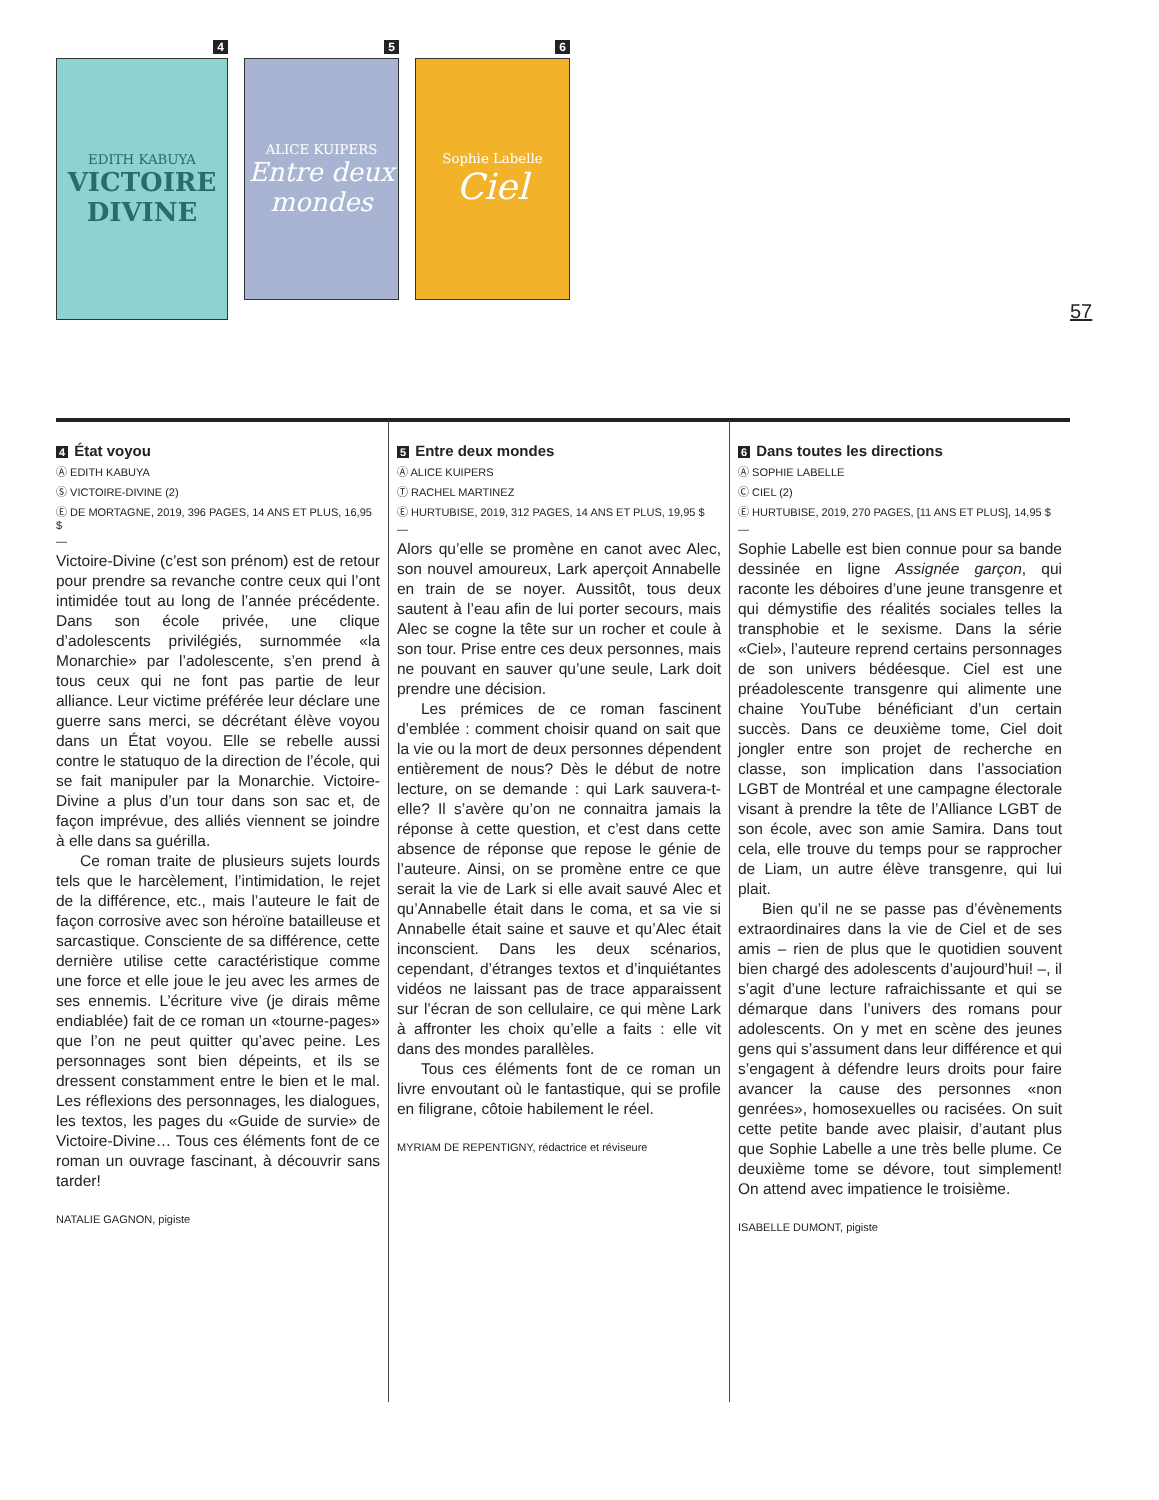4
EDITH KABUYA
VICTOIRE DIVINE
5
ALICE KUIPERS
Entre deux mondes
6
Sophie Labelle
Ciel
57
4 État voyou
Ⓐ EDITH KABUYA
Ⓢ VICTOIRE-DIVINE (2)
Ⓔ DE MORTAGNE, 2019, 396 PAGES, 14 ANS ET PLUS, 16,95 $
—
Victoire-Divine (c’est son prénom) est de retour pour prendre sa revanche contre ceux qui l’ont intimidée tout au long de l’année précédente. Dans son école privée, une clique d’adolescents privilégiés, surnommée «la Monarchie» par l’adolescente, s’en prend à tous ceux qui ne font pas partie de leur alliance. Leur victime préférée leur déclare une guerre sans merci, se décrétant élève voyou dans un État voyou. Elle se rebelle aussi contre le statuquo de la direction de l’école, qui se fait manipuler par la Monarchie. Victoire-Divine a plus d’un tour dans son sac et, de façon imprévue, des alliés viennent se joindre à elle dans sa guérilla.
Ce roman traite de plusieurs sujets lourds tels que le harcèlement, l’intimidation, le rejet de la différence, etc., mais l’auteure le fait de façon corrosive avec son héroïne batailleuse et sarcastique. Consciente de sa différence, cette dernière utilise cette caractéristique comme une force et elle joue le jeu avec les armes de ses ennemis. L’écriture vive (je dirais même endiablée) fait de ce roman un «tourne-pages» que l’on ne peut quitter qu’avec peine. Les personnages sont bien dépeints, et ils se dressent constamment entre le bien et le mal. Les réflexions des personnages, les dialogues, les textos, les pages du «Guide de survie» de Victoire-Divine… Tous ces éléments font de ce roman un ouvrage fascinant, à découvrir sans tarder!
NATALIE GAGNON, pigiste
5 Entre deux mondes
Ⓐ ALICE KUIPERS
Ⓣ RACHEL MARTINEZ
Ⓔ HURTUBISE, 2019, 312 PAGES, 14 ANS ET PLUS, 19,95 $
—
Alors qu’elle se promène en canot avec Alec, son nouvel amoureux, Lark aperçoit Annabelle en train de se noyer. Aussitôt, tous deux sautent à l’eau afin de lui porter secours, mais Alec se cogne la tête sur un rocher et coule à son tour. Prise entre ces deux personnes, mais ne pouvant en sauver qu’une seule, Lark doit prendre une décision.
Les prémices de ce roman fascinent d’emblée : comment choisir quand on sait que la vie ou la mort de deux personnes dépendent entièrement de nous? Dès le début de notre lecture, on se demande : qui Lark sauvera-t-elle? Il s’avère qu’on ne connaitra jamais la réponse à cette question, et c’est dans cette absence de réponse que repose le génie de l’auteure. Ainsi, on se promène entre ce que serait la vie de Lark si elle avait sauvé Alec et qu’Annabelle était dans le coma, et sa vie si Annabelle était saine et sauve et qu’Alec était inconscient. Dans les deux scénarios, cependant, d’étranges textos et d’inquiétantes vidéos ne laissant pas de trace apparaissent sur l’écran de son cellulaire, ce qui mène Lark à affronter les choix qu’elle a faits : elle vit dans des mondes parallèles.
Tous ces éléments font de ce roman un livre envoutant où le fantastique, qui se profile en filigrane, côtoie habilement le réel.
MYRIAM DE REPENTIGNY, rédactrice et réviseure
6 Dans toutes les directions
Ⓐ SOPHIE LABELLE
Ⓒ CIEL (2)
Ⓔ HURTUBISE, 2019, 270 PAGES, [11 ANS ET PLUS], 14,95 $
—
Sophie Labelle est bien connue pour sa bande dessinée en ligne Assignée garçon, qui raconte les déboires d’une jeune transgenre et qui démystifie des réalités sociales telles la transphobie et le sexisme. Dans la série «Ciel», l’auteure reprend certains personnages de son univers bédéesque. Ciel est une préadolescente transgenre qui alimente une chaine YouTube bénéficiant d’un certain succès. Dans ce deuxième tome, Ciel doit jongler entre son projet de recherche en classe, son implication dans l’association LGBT de Montréal et une campagne électorale visant à prendre la tête de l’Alliance LGBT de son école, avec son amie Samira. Dans tout cela, elle trouve du temps pour se rapprocher de Liam, un autre élève transgenre, qui lui plait.
Bien qu’il ne se passe pas d’évènements extraordinaires dans la vie de Ciel et de ses amis – rien de plus que le quotidien souvent bien chargé des adolescents d’aujourd’hui! –, il s’agit d’une lecture rafraichissante et qui se démarque dans l’univers des romans pour adolescents. On y met en scène des jeunes gens qui s’assument dans leur différence et qui s’engagent à défendre leurs droits pour faire avancer la cause des personnes «non genrées», homosexuelles ou racisées. On suit cette petite bande avec plaisir, d’autant plus que Sophie Labelle a une très belle plume. Ce deuxième tome se dévore, tout simplement! On attend avec impatience le troisième.
ISABELLE DUMONT, pigiste